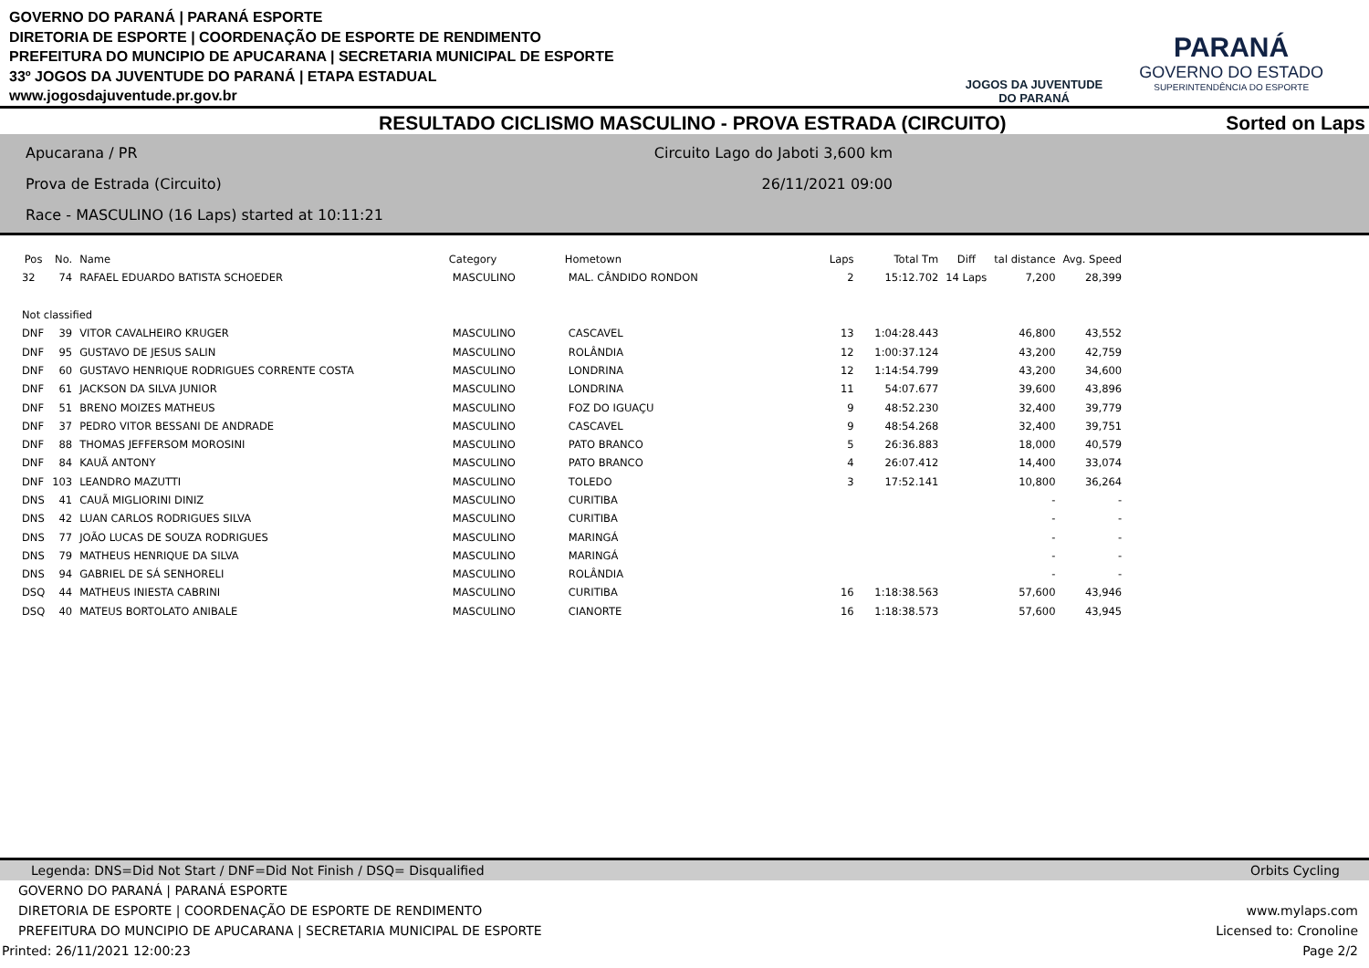GOVERNO DO PARANÁ | PARANÁ ESPORTE
DIRETORIA DE ESPORTE | COORDENAÇÃO DE ESPORTE DE RENDIMENTO
PREFEITURA DO MUNCIPIO DE APUCARANA | SECRETARIA MUNICIPAL DE ESPORTE
33º JOGOS DA JUVENTUDE DO PARANÁ | ETAPA ESTADUAL
www.jogosdajuventude.pr.gov.br
JOGOS DA JUVENTUDE
DO PARANÁ
PARANÁ
GOVERNO DO ESTADO
SUPERINTENDÊNCIA DO ESPORTE
RESULTADO CICLISMO MASCULINO - PROVA ESTRADA (CIRCUITO) Sorted on Laps
Apucarana / PR
Prova de Estrada (Circuito)
Race - MASCULINO (16 Laps) started at 10:11:21
Circuito Lago do Jaboti 3,600 km
26/11/2021 09:00
| Pos | No. | Name | Category | Hometown | Laps | Total Tm | Diff | tal distance | Avg. Speed |
| --- | --- | --- | --- | --- | --- | --- | --- | --- | --- |
| 32 | 74 | RAFAEL EDUARDO BATISTA SCHOEDER | MASCULINO | MAL. CÂNDIDO RONDON | 2 | 15:12.702 | 14 Laps | 7,200 | 28,399 |
| Not classified | | | | | | | | | |
| DNF | 39 | VITOR CAVALHEIRO KRUGER | MASCULINO | CASCAVEL | 13 | 1:04:28.443 | | 46,800 | 43,552 |
| DNF | 95 | GUSTAVO DE JESUS SALIN | MASCULINO | ROLÂNDIA | 12 | 1:00:37.124 | | 43,200 | 42,759 |
| DNF | 60 | GUSTAVO HENRIQUE RODRIGUES CORRENTE COSTA | MASCULINO | LONDRINA | 12 | 1:14:54.799 | | 43,200 | 34,600 |
| DNF | 61 | JACKSON DA SILVA JUNIOR | MASCULINO | LONDRINA | 11 | 54:07.677 | | 39,600 | 43,896 |
| DNF | 51 | BRENO MOIZES MATHEUS | MASCULINO | FOZ DO IGUAÇU | 9 | 48:52.230 | | 32,400 | 39,779 |
| DNF | 37 | PEDRO VITOR BESSANI DE ANDRADE | MASCULINO | CASCAVEL | 9 | 48:54.268 | | 32,400 | 39,751 |
| DNF | 88 | THOMAS JEFFERSOM MOROSINI | MASCULINO | PATO BRANCO | 5 | 26:36.883 | | 18,000 | 40,579 |
| DNF | 84 | KAUÃ ANTONY | MASCULINO | PATO BRANCO | 4 | 26:07.412 | | 14,400 | 33,074 |
| DNF | 103 | LEANDRO MAZUTTI | MASCULINO | TOLEDO | 3 | 17:52.141 | | 10,800 | 36,264 |
| DNS | 41 | CAUÃ MIGLIORINI DINIZ | MASCULINO | CURITIBA | | | | - | - |
| DNS | 42 | LUAN CARLOS RODRIGUES SILVA | MASCULINO | CURITIBA | | | | - | - |
| DNS | 77 | JOÃO LUCAS DE SOUZA RODRIGUES | MASCULINO | MARINGÁ | | | | - | - |
| DNS | 79 | MATHEUS HENRIQUE DA SILVA | MASCULINO | MARINGÁ | | | | - | - |
| DNS | 94 | GABRIEL DE SÁ SENHORELI | MASCULINO | ROLÂNDIA | | | | - | - |
| DSQ | 44 | MATHEUS INIESTA CABRINI | MASCULINO | CURITIBA | 16 | 1:18:38.563 | | 57,600 | 43,946 |
| DSQ | 40 | MATEUS BORTOLATO ANIBALE | MASCULINO | CIANORTE | 16 | 1:18:38.573 | | 57,600 | 43,945 |
Legenda: DNS=Did Not Start / DNF=Did Not Finish / DSQ= Disqualified Orbits Cycling
GOVERNO DO PARANÁ | PARANÁ ESPORTE
DIRETORIA DE ESPORTE | COORDENAÇÃO DE ESPORTE DE RENDIMENTO www.mylaps.com
PREFEITURA DO MUNCIPIO DE APUCARANA | SECRETARIA MUNICIPAL DE ESPORTE Licensed to: Cronoline
Printed: 26/11/2021 12:00:23 Page 2/2